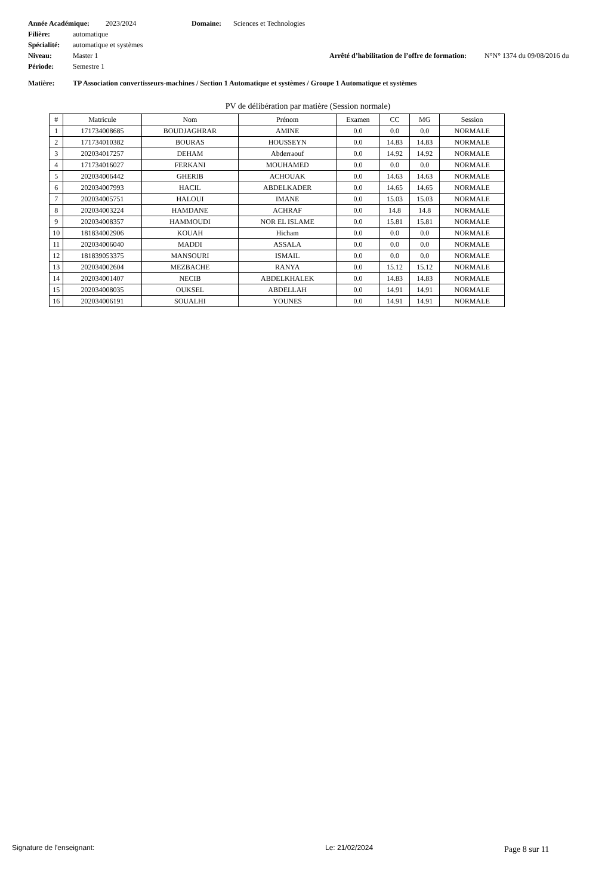Année Académique: 2023/2024 Domaine: Sciences et Technologies
Filière: automatique
Spécialité: automatique et systèmes
Niveau: Master 1 Arrêté d’habilitation de l’offre de formation: N°N° 1374 du 09/08/2016 du
Période: Semestre 1
Matière: TP Association convertisseurs-machines / Section 1 Automatique et systèmes / Groupe 1 Automatique et systèmes
PV de délibération par matière (Session normale)
| # | Matricule | Nom | Prénom | Examen | CC | MG | Session |
| --- | --- | --- | --- | --- | --- | --- | --- |
| 1 | 171734008685 | BOUDJAGHRAR | AMINE | 0.0 | 0.0 | 0.0 | NORMALE |
| 2 | 171734010382 | BOURAS | HOUSSEYN | 0.0 | 14.83 | 14.83 | NORMALE |
| 3 | 202034017257 | DEHAM | Abderraouf | 0.0 | 14.92 | 14.92 | NORMALE |
| 4 | 171734016027 | FERKANI | MOUHAMED | 0.0 | 0.0 | 0.0 | NORMALE |
| 5 | 202034006442 | GHERIB | ACHOUAK | 0.0 | 14.63 | 14.63 | NORMALE |
| 6 | 202034007993 | HACIL | ABDELKADER | 0.0 | 14.65 | 14.65 | NORMALE |
| 7 | 202034005751 | HALOUI | IMANE | 0.0 | 15.03 | 15.03 | NORMALE |
| 8 | 202034003224 | HAMDANE | ACHRAF | 0.0 | 14.8 | 14.8 | NORMALE |
| 9 | 202034008357 | HAMMOUDI | NOR EL ISLAME | 0.0 | 15.81 | 15.81 | NORMALE |
| 10 | 181834002906 | KOUAH | Hicham | 0.0 | 0.0 | 0.0 | NORMALE |
| 11 | 202034006040 | MADDI | ASSALA | 0.0 | 0.0 | 0.0 | NORMALE |
| 12 | 181839053375 | MANSOURI | ISMAIL | 0.0 | 0.0 | 0.0 | NORMALE |
| 13 | 202034002604 | MEZBACHE | RANYA | 0.0 | 15.12 | 15.12 | NORMALE |
| 14 | 202034001407 | NECIB | ABDELKHALEK | 0.0 | 14.83 | 14.83 | NORMALE |
| 15 | 202034008035 | OUKSEL | ABDELLAH | 0.0 | 14.91 | 14.91 | NORMALE |
| 16 | 202034006191 | SOUALHI | YOUNES | 0.0 | 14.91 | 14.91 | NORMALE |
Signature de l'enseignant: Le: 21/02/2024 Page 8 sur 11